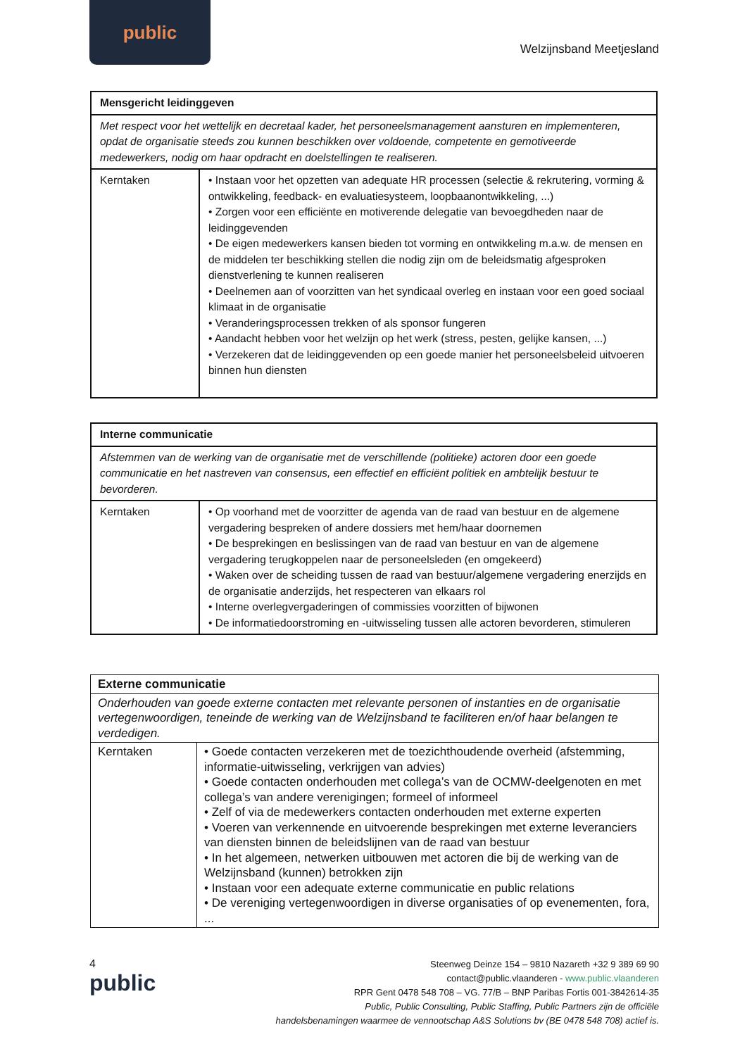public
Welzijnsband Meetjesland
| Mensgericht leidinggeven | |
| Met respect voor het wettelijk en decretaal kader, het personeelsmanagement aansturen en implementeren, opdat de organisatie steeds zou kunnen beschikken over voldoende, competente en gemotiveerde medewerkers, nodig om haar opdracht en doelstellingen te realiseren. | |
| Kerntaken | • Instaan voor het opzetten van adequate HR processen (selectie & rekrutering, vorming & ontwikkeling, feedback- en evaluatiesysteem, loopbaanontwikkeling, ...) • Zorgen voor een efficiënte en motiverende delegatie van bevoegdheden naar de leidinggevenden • De eigen medewerkers kansen bieden tot vorming en ontwikkeling m.a.w. de mensen en de middelen ter beschikking stellen die nodig zijn om de beleidsmatig afgesproken dienstverlening te kunnen realiseren • Deelnemen aan of voorzitten van het syndicaal overleg en instaan voor een goed sociaal klimaat in de organisatie • Veranderingsprocessen trekken of als sponsor fungeren • Aandacht hebben voor het welzijn op het werk (stress, pesten, gelijke kansen, ...) • Verzekeren dat de leidinggevenden op een goede manier het personeelsbeleid uitvoeren binnen hun diensten |
| Interne communicatie | |
| Afstemmen van de werking van de organisatie met de verschillende (politieke) actoren door een goede communicatie en het nastreven van consensus, een effectief en efficiënt politiek en ambtelijk bestuur te bevorderen. | |
| Kerntaken | • Op voorhand met de voorzitter de agenda van de raad van bestuur en de algemene vergadering bespreken of andere dossiers met hem/haar doornemen • De besprekingen en beslissingen van de raad van bestuur en van de algemene vergadering terugkoppelen naar de personeelsleden (en omgekeerd) • Waken over de scheiding tussen de raad van bestuur/algemene vergadering enerzijds en de organisatie anderzijds, het respecteren van elkaars rol • Interne overlegvergaderingen of commissies voorzitten of bijwonen • De informatiedoorstroming en -uitwisseling tussen alle actoren bevorderen, stimuleren |
| Externe communicatie | |
| Onderhouden van goede externe contacten met relevante personen of instanties en de organisatie vertegenwoordigen, teneinde de werking van de Welzijnsband te faciliteren en/of haar belangen te verdedigen. | |
| Kerntaken | • Goede contacten verzekeren met de toezichthoudende overheid (afstemming, informatie-uitwisseling, verkrijgen van advies) • Goede contacten onderhouden met collega’s van de OCMW-deelgenoten en met collega’s van andere verenigingen; formeel of informeel • Zelf of via de medewerkers contacten onderhouden met externe experten • Voeren van verkennende en uitvoerende besprekingen met externe leveranciers van diensten binnen de beleidslijnen van de raad van bestuur • In het algemeen, netwerken uitbouwen met actoren die bij de werking van de Welzijnsband (kunnen) betrokken zijn • Instaan voor een adequate externe communicatie en public relations • De vereniging vertegenwoordigen in diverse organisaties of op evenementen, fora, ... |
4
public
Steenweg Deinze 154 – 9810 Nazareth +32 9 389 69 90
contact@public.vlaanderen - www.public.vlaanderen
RPR Gent 0478 548 708 – VG. 77/B – BNP Paribas Fortis 001-3842614-35
Public, Public Consulting, Public Staffing, Public Partners zijn de officiële
handelsbenamingen waarmee de vennootschap A&S Solutions bv (BE 0478 548 708) actief is.